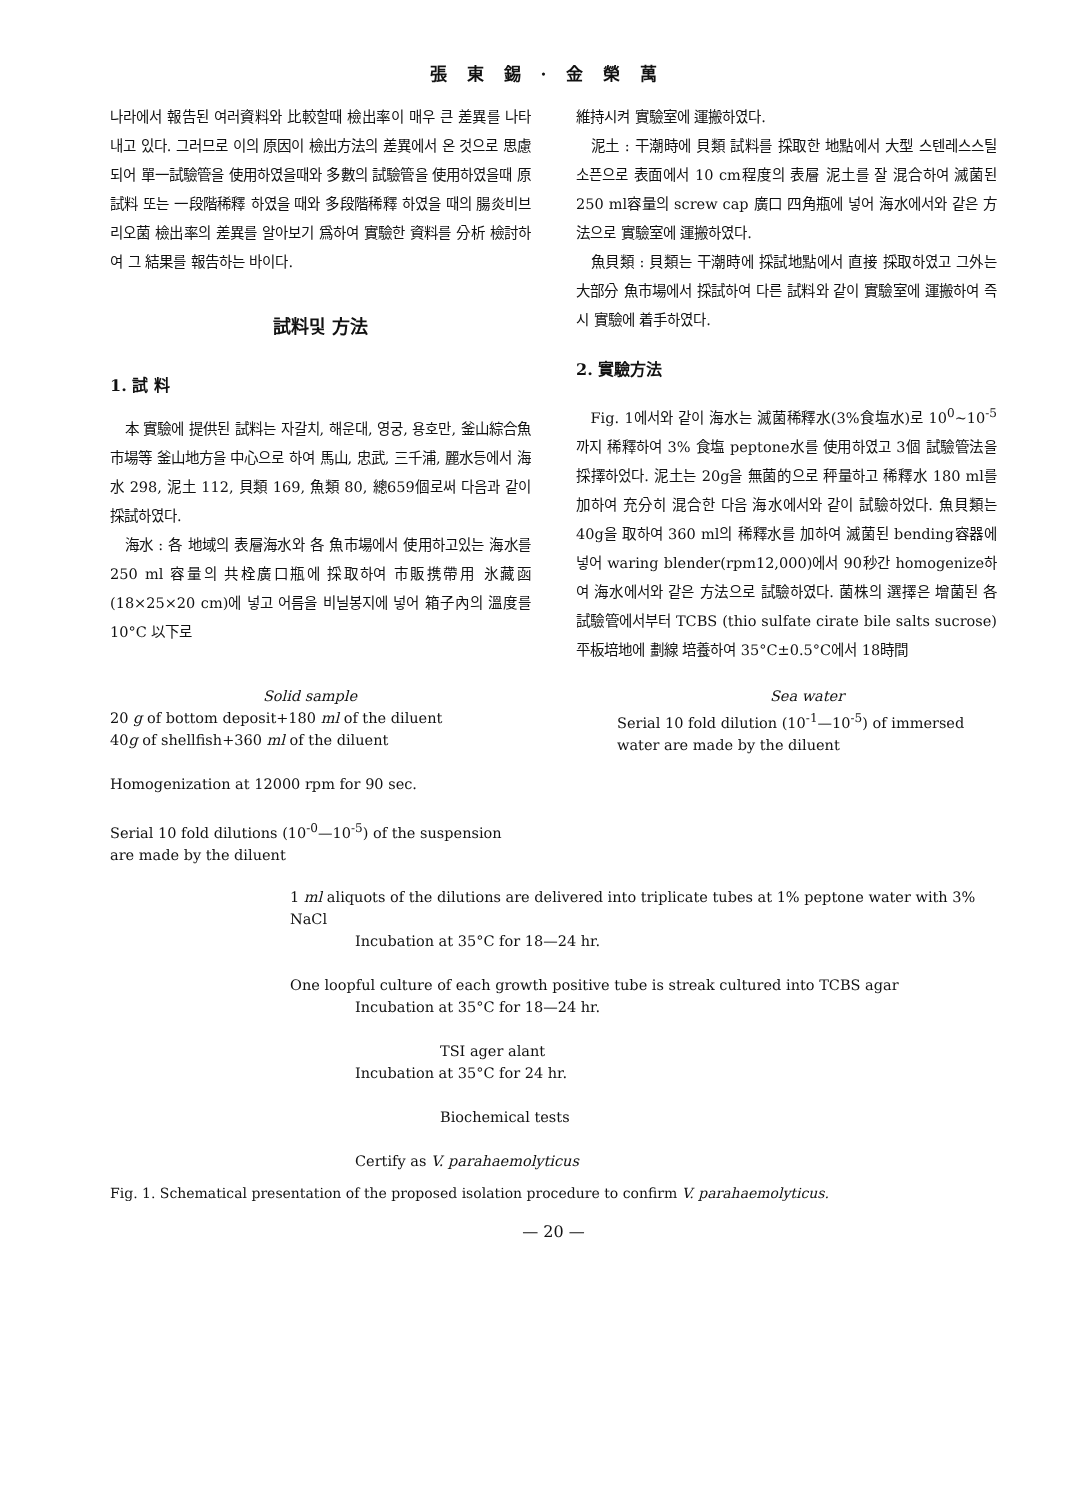張東錫·金榮萬
나라에서 報告된 여러資料와 比較할때 檢出率이 매우 큰 差異를 나타내고 있다. 그러므로 이의 原因이 檢出方法의 差異에서 온 것으로 思慮되어 單一試驗管을 使用하였을때와 多數의 試驗管을 使用하였을때 原試料 또는 一段階稀釋 하였을 때와 多段階稀釋 하였을 때의 腸炎비브리오菌 檢出率의 差異를 알아보기 爲하여 實驗한 資料를 分析 檢討하여 그 結果를 報告하는 바이다.
試料및 方法
1. 試 料
本 實驗에 提供된 試料는 자갈치, 해운대, 영궁, 용호만, 釜山綜合魚市場等 釜山地方을 中心으로 하여 馬山, 忠武, 三千浦, 麗水등에서 海水 298, 泥土 112, 貝類 169, 魚類 80, 總659個로써 다음과 같이 採試하였다.
海水 : 各 地域의 表層海水와 各 魚市場에서 使用하고있는 海水를 250 ml 容量의 共栓廣口瓶에 採取하여 市販携帶用 氷藏函(18×25×20 cm)에 넣고 어름을 비닐봉지에 넣어 箱子內의 溫度를 10°C 以下로
維持시켜 實驗室에 運搬하였다.
泥土 : 干潮時에 貝類 試料를 採取한 地點에서 大型 스텐레스스틸 소픈으로 表面에서 10 cm程度의 表層 泥土를 잘 混合하여 滅菌된 250 ml容量의 screw cap 廣口 四角瓶에 넣어 海水에서와 같은 方法으로 實驗室에 運搬하였다.
魚貝類 : 貝類는 干潮時에 採試地點에서 直接 採取하였고 그外는 大部分 魚市場에서 採試하여 다른 試料와 같이 實驗室에 運搬하여 즉시 實驗에 着手하였다.
2. 實驗方法
Fig. 1에서와 같이 海水는 滅菌稀釋水(3%食塩水)로 10<sup>0</sup>~10<sup>-5</sup>까지 稀釋하여 3% 食塩 peptone水를 使用하였고 3個 試驗管法을 採擇하었다. 泥土는 20g을 無菌的으로 秤量하고 稀釋水 180 ml를 加하여 充分히 混合한 다음 海水에서와 같이 試驗하었다. 魚貝類는 40g을 取하여 360 ml의 稀釋水를 加하여 滅菌된 bending容器에 넣어 waring blender(rpm12,000)에서 90秒간 homogenize하여 海水에서와 같은 方法으로 試驗하였다. 菌株의 選擇은 增菌된 各 試驗管에서부터 TCBS (thio sulfate cirate bile salts sucrose) 平板培地에 劃線 培養하여 35°C±0.5°C에서 18時間
Solid sample
20 g of bottom deposit+180 ml of the diluent
40g of shellfish+360 ml of the diluent
Homogenization at 12000 rpm for 90 sec.
Serial 10 fold dilutions (10<sup>-0</sup>—10<sup>-5</sup>) of the suspension are made by the diluent
Sea water
Serial 10 fold dilution (10<sup>-1</sup>—10<sup>-5</sup>) of immersed water are made by the diluent
1 ml aliquots of the dilutions are delivered into triplicate tubes at 1% peptone water with 3% NaCl
Incubation at 35°C for 18—24 hr.
One loopful culture of each growth positive tube is streak cultured into TCBS agar
Incubation at 35°C for 18—24 hr.
TSI ager alant
Incubation at 35°C for 24 hr.
Biochemical tests
Certify as V. parahaemolyticus
Fig. 1. Schematical presentation of the proposed isolation procedure to confirm V. parahaemolyticus.
— 20 —